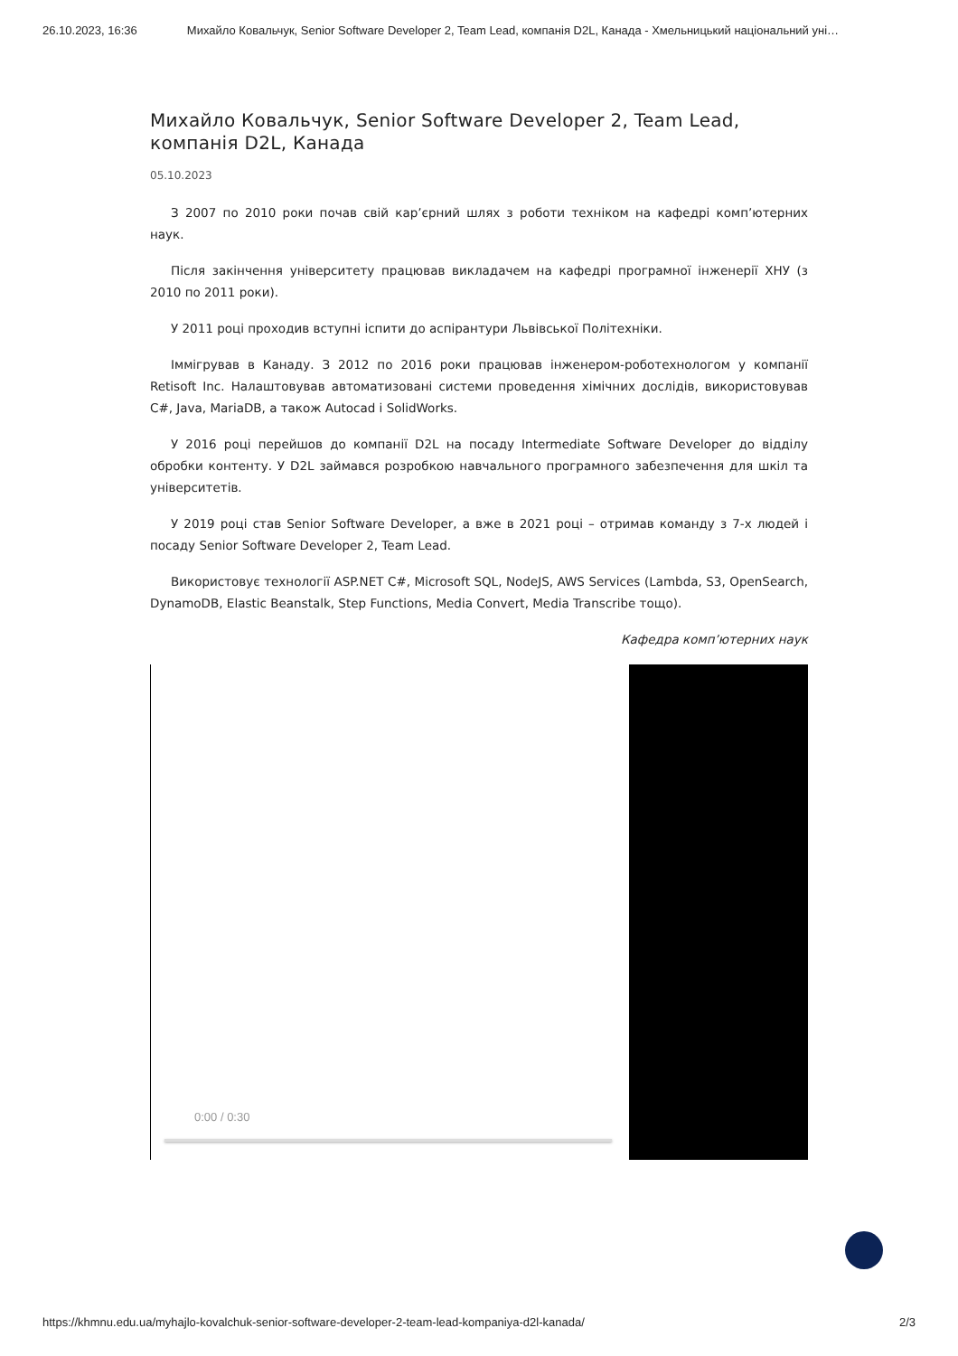26.10.2023, 16:36 Михайло Ковальчук, Senior Software Developer 2, Team Lead, компанія D2L, Канада - Хмельницький національний уні…
Михайло Ковальчук, Senior Software Developer 2, Team Lead, компанія D2L, Канада
05.10.2023
З 2007 по 2010 роки почав свій кар’єрний шлях з роботи техніком на кафедрі комп’ютерних наук.
Після закінчення університету працював викладачем на кафедрі програмної інженерії ХНУ (з 2010 по 2011 роки).
У 2011 році проходив вступні іспити до аспірантури Львівської Політехніки.
Іммігрував в Канаду. З 2012 по 2016 роки працював інженером-роботехнологом у компанії Retisoft Inc. Налаштовував автоматизовані системи проведення хімічних дослідів, використовував C#, Java, MariaDB, а також Autocad і SolidWorks.
У 2016 році перейшов до компанії D2L на посаду Intermediate Software Developer до відділу обробки контенту. У D2L займався розробкою навчального програмного забезпечення для шкіл та університетів.
У 2019 році став Senior Software Developer, а вже в 2021 році – отримав команду з 7-х людей і посаду Senior Software Developer 2, Team Lead.
Використовує технології ASP.NET C#, Microsoft SQL, NodeJS, AWS Services (Lambda, S3, OpenSearch, DynamoDB, Elastic Beanstalk, Step Functions, Media Convert, Media Transcribe тощо).
Кафедра комп’ютерних наук
0:00 / 0:30
https://khmnu.edu.ua/myhajlo-kovalchuk-senior-software-developer-2-team-lead-kompaniya-d2l-kanada/ 2/3